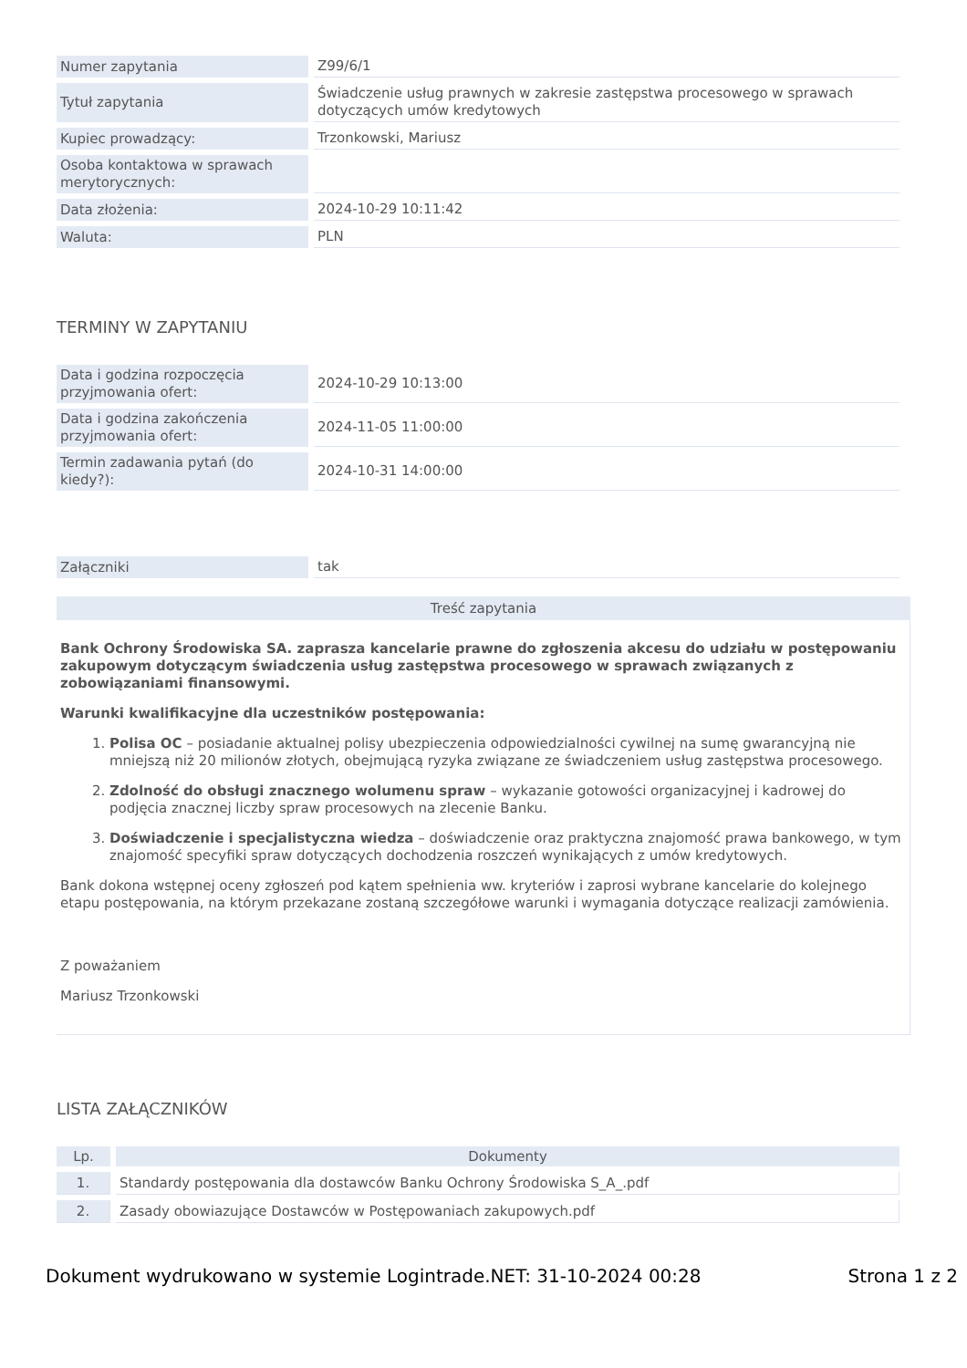| Numer zapytania | Z99/6/1 |
| Tytuł zapytania | Świadczenie usług prawnych w zakresie zastępstwa procesowego w sprawach dotyczących umów kredytowych |
| Kupiec prowadzący: | Trzonkowski, Mariusz |
| Osoba kontaktowa w sprawach merytorycznych: | |
| Data złożenia: | 2024-10-29 10:11:42 |
| Waluta: | PLN |
TERMINY W ZAPYTANIU
| Data i godzina rozpoczęcia przyjmowania ofert: | 2024-10-29 10:13:00 |
| Data i godzina zakończenia przyjmowania ofert: | 2024-11-05 11:00:00 |
| Termin zadawania pytań (do kiedy?): | 2024-10-31 14:00:00 |
| Załączniki | tak |
Treść zapytania
Bank Ochrony Środowiska SA. zaprasza kancelarie prawne do zgłoszenia akcesu do udziału w postępowaniu zakupowym dotyczącym świadczenia usług zastępstwa procesowego w sprawach związanych z zobowiązaniami finansowymi.
Warunki kwalifikacyjne dla uczestników postępowania:
1. Polisa OC – posiadanie aktualnej polisy ubezpieczenia odpowiedzialności cywilnej na sumę gwarancyjną nie mniejszą niż 20 milionów złotych, obejmującą ryzyka związane ze świadczeniem usług zastępstwa procesowego.
2. Zdolność do obsługi znacznego wolumenu spraw – wykazanie gotowości organizacyjnej i kadrowej do podjęcia znacznej liczby spraw procesowych na zlecenie Banku.
3. Doświadczenie i specjalistyczna wiedza – doświadczenie oraz praktyczna znajomość prawa bankowego, w tym znajomość specyfiki spraw dotyczących dochodzenia roszczeń wynikających z umów kredytowych.
Bank dokona wstępnej oceny zgłoszeń pod kątem spełnienia ww. kryteriów i zaprosi wybrane kancelarie do kolejnego etapu postępowania, na którym przekazane zostaną szczegółowe warunki i wymagania dotyczące realizacji zamówienia.
Z poważaniem
Mariusz Trzonkowski
LISTA ZAŁĄCZNIKÓW
| Lp. | Dokumenty |
| --- | --- |
| 1. | Standardy postępowania dla dostawców Banku Ochrony Środowiska S_A_.pdf |
| 2. | Zasady obowiazujące Dostawców w Postępowaniach zakupowych.pdf |
Dokument wydrukowano w systemie Logintrade.NET: 31-10-2024 00:28 Strona 1 z 2